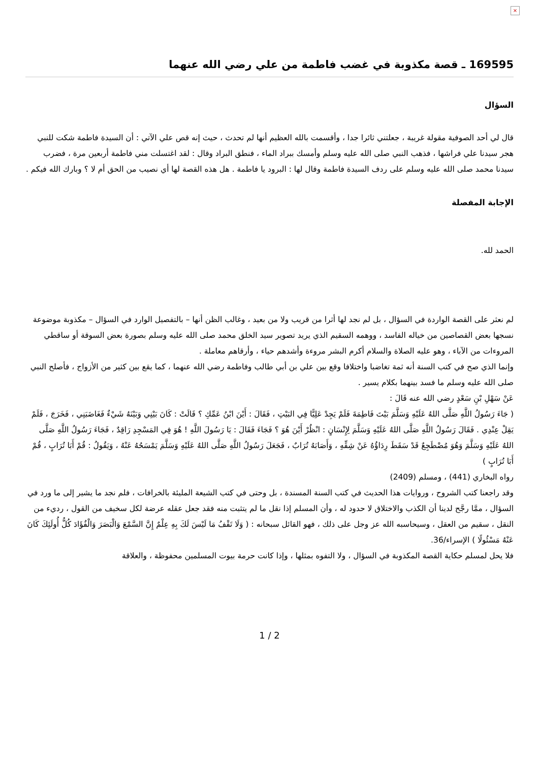×
169595 ـ قصة مكذوبة في غضب فاطمة من علي رضي الله عنهما
السؤال
قال لي أحد الصوفية مقولة غريبة ، جعلتني ثائرا جدا ، وأقسمت بالله العظيم أنها لم تحدث ، حيث إنه قص علي الآتي : أن السيدة فاطمة شكت للنبي هجر سيدنا علي فراشها ، فذهب النبي صلى الله عليه وسلم وأمسك ببراد الماء ، فنطق البراد وقال : لقد اغتسلت مني فاطمة أربعين مرة ، فضرب سيدنا محمد صلى الله عليه وسلم على ردف السيدة فاطمة وقال لها : البرود يا فاطمة . هل هذه القصة لها أي نصيب من الحق أم لا ؟ وبارك الله فيكم .
الإجابة المفصلة
الحمد لله.
لم نعثر على القصة الواردة في السؤال ، بل لم نجد لها أثرا من قريب ولا من بعيد ، وغالب الظن أنها – بالتفصيل الوارد في السؤال – مكذوبة موضوعة نسجها بعض القصاصين من خياله الفاسد ، ووهمه السقيم الذي يريد تصوير سيد الخلق محمد صلى الله عليه وسلم بصورة بعض السوقة أو ساقطي المروءات من الآباء ، وهو عليه الصلاة والسلام أكرم البشر مروءة وأشدهم حياء ، وأرقاهم معاملة .
وإنما الذي صح في كتب السنة أنه ثمة تغاضبا واختلافا وقع بين علي بن أبي طالب وفاطمة رضي الله عنهما ، كما يقع بين كثير من الأزواج ، فأصلح النبي صلى الله عليه وسلم ما فسد بينهما بكلام يسير .
عَنْ سَهْلِ بْنِ سَعْدٍ رضي الله عنه قَالَ :
( جَاءَ رَسُولُ اللَّهِ صَلَّى اللهُ عَلَيْهِ وَسَلَّمَ بَيْتَ فَاطِمَةَ فَلَمْ يَجِدْ عَلِيًّا فِي البَيْتِ ، فَقَالَ : أَيْنَ ابْنُ عَمِّكِ ؟ قَالَتْ : كَانَ بَيْنِي وَبَيْنَهُ شَيْءٌ فَغَاضَبَنِي ، فَخَرَجَ ، فَلَمْ يَقِلْ عِنْدِي . فَقَالَ رَسُولُ اللَّهِ صَلَّى اللهُ عَلَيْهِ وَسَلَّمَ لِإِنْسَانٍ : انْظُرْ أَيْنَ هُوَ ؟ فَجَاءَ فَقَالَ : يَا رَسُولَ اللَّهِ ! هُوَ فِي المَسْجِدِ رَاقِدٌ ، فَجَاءَ رَسُولُ اللَّهِ صَلَّى اللهُ عَلَيْهِ وَسَلَّمَ وَهُوَ مُضْطَجِعٌ قَدْ سَقَطَ رِدَاؤُهُ عَنْ شِقِّهِ ، وَأَصَابَهُ تُرَابٌ ، فَجَعَلَ رَسُولُ اللَّهِ صَلَّى اللهُ عَلَيْهِ وَسَلَّمَ يَمْسَحُهُ عَنْهُ ، وَيَقُولُ : قُمْ أَبَا تُرَابٍ ، قُمْ أَبَا تُرَابٍ )
رواه البخاري (441) ، ومسلم (2409)
وقد راجعنا كتب الشروح ، وروايات هذا الحديث في كتب السنة المسندة ، بل وحتى في كتب الشيعة المليئة بالخرافات ، فلم نجد ما يشير إلى ما ورد في السؤال ، ممَّا رجَّح لدينا أن الكذب والاختلاق لا حدود له ، وأن المسلم إذا نقل ما لم يتثبت منه فقد جعل عقله عرضة لكل سخيف من القول ، رديء من النقل ، سقيم من العقل ، وسيحاسبه الله عز وجل على ذلك ، فهو القائل سبحانه : ( وَلَا تَقْفُ مَا لَيْسَ لَكَ بِهِ عِلْمٌ إِنَّ السَّمْعَ وَالْبَصَرَ وَالْفُؤَادَ كُلُّ أُولَئِكَ كَانَ عَنْهُ مَسْئُولًا ) الإسراء/36.
فلا يحل لمسلم حكاية القصة المكذوبة في السؤال ، ولا التفوه بمثلها ، وإذا كانت حرمة بيوت المسلمين محفوظة ، والعلاقة
1 / 2